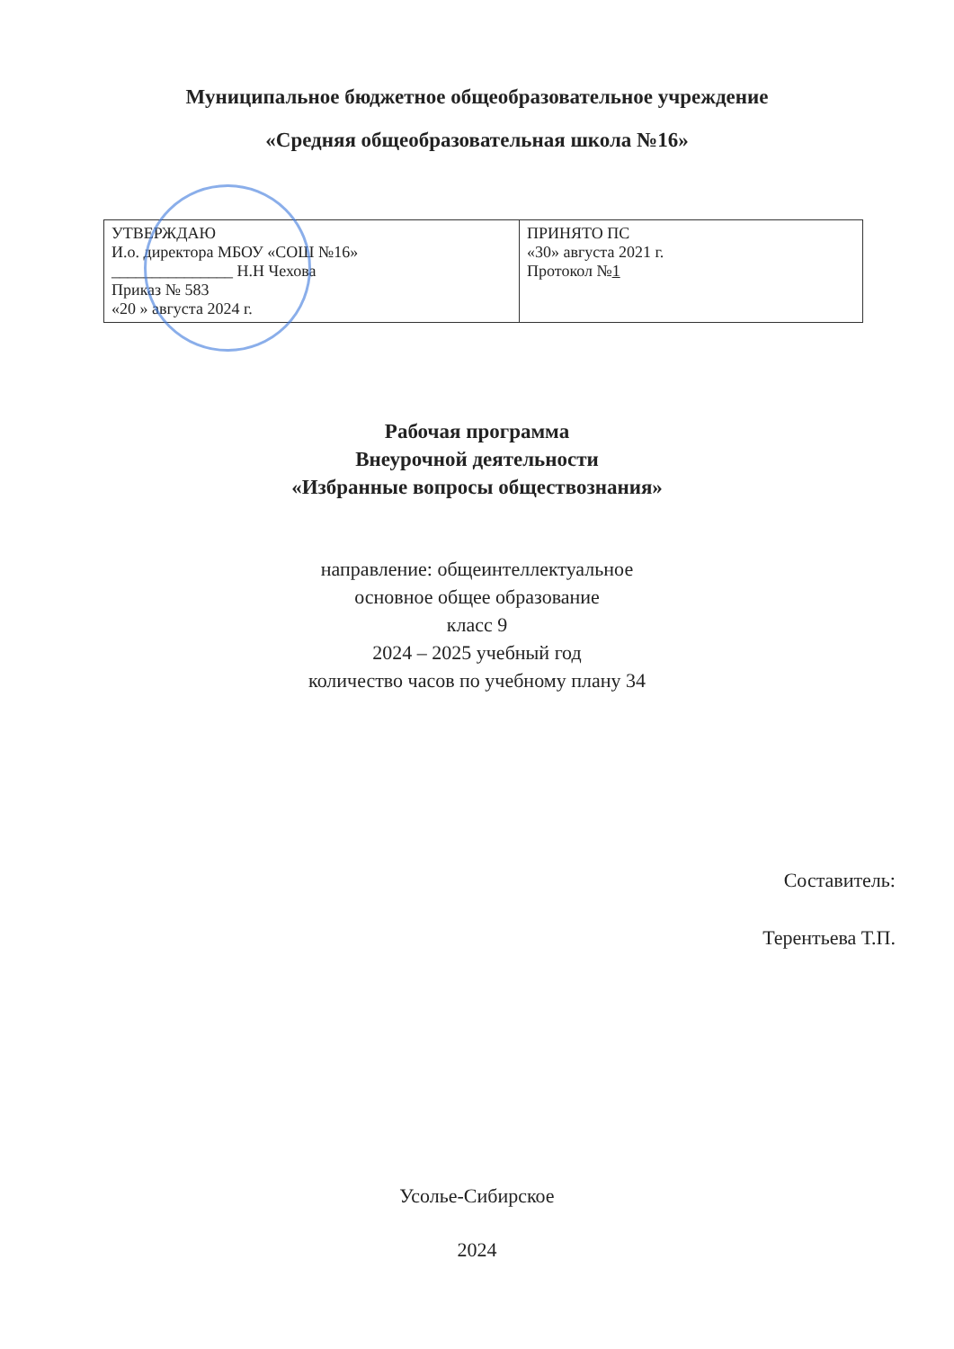Муниципальное бюджетное общеобразовательное учреждение
«Средняя общеобразовательная школа №16»
| УТВЕРЖДАЮ И.о. директора МБОУ «СОШ №16» _______________ Н.Н Чехова Приказ № 583 «20 » августа 2024 г. | ПРИНЯТО ПС «30» августа 2021 г. Протокол № 1 |
Рабочая программа
Внеурочной деятельности
«Избранные вопросы обществознания»
направление: общеинтеллектуальное
основное общее образование
класс 9
2024 – 2025 учебный год
количество часов по учебному плану 34
Составитель:
Терентьева Т.П.
Усолье-Сибирское
2024